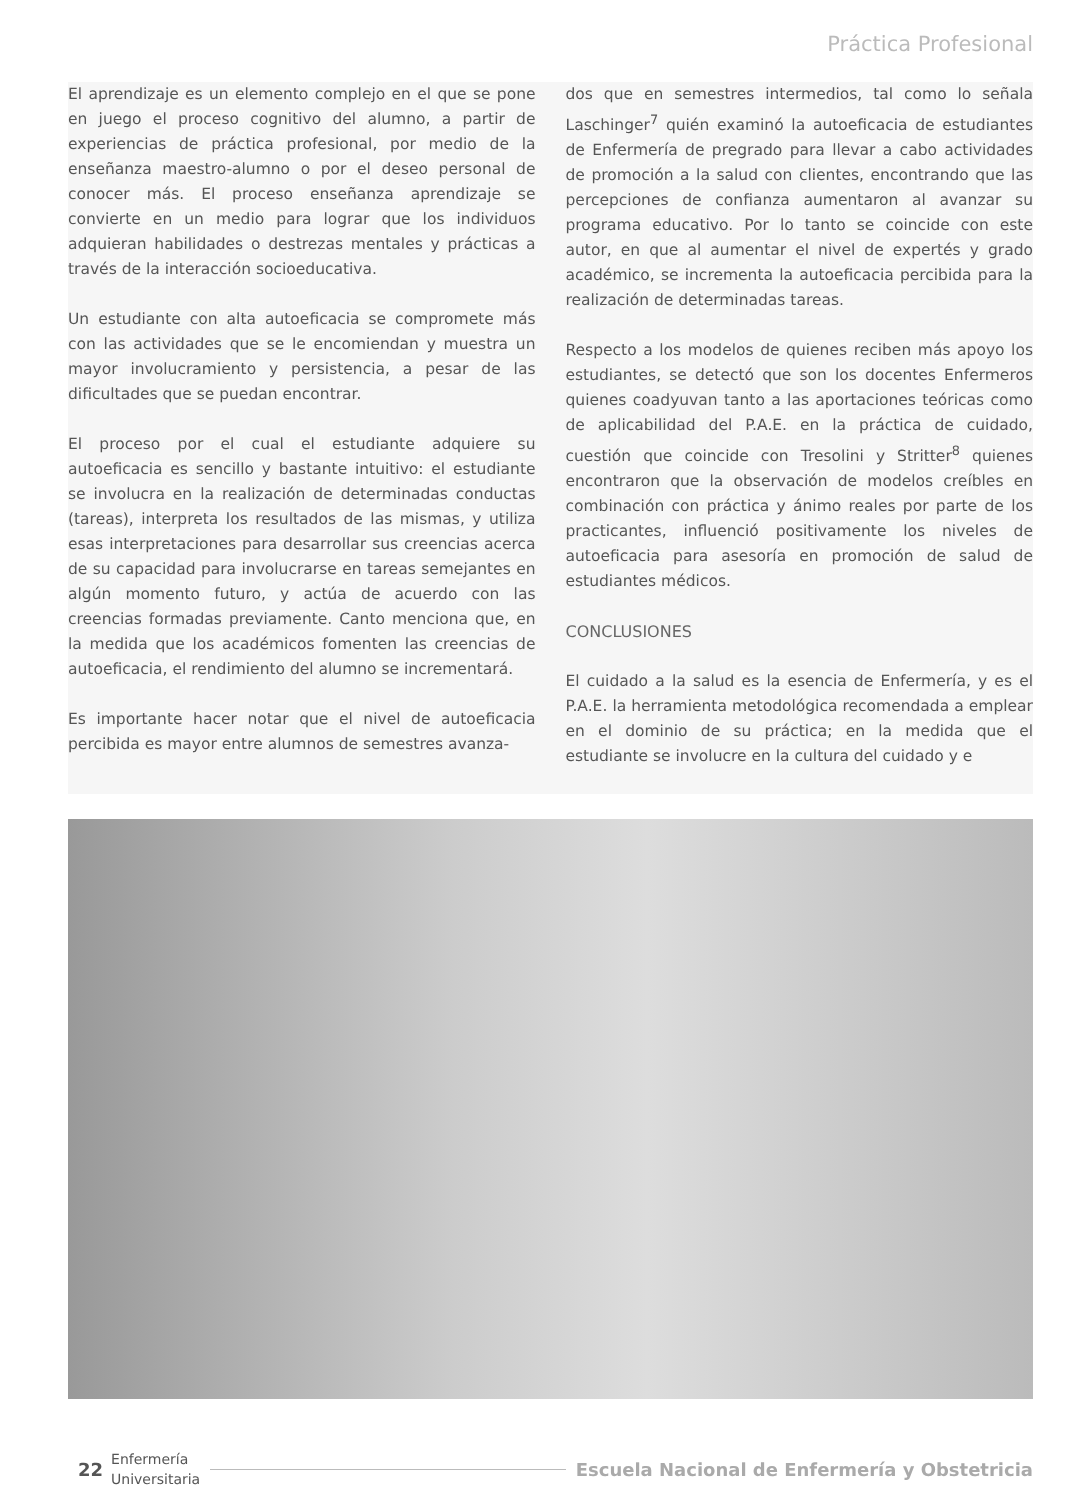Práctica Profesional
El aprendizaje es un elemento complejo en el que se pone en juego el proceso cognitivo del alumno, a partir de experiencias de práctica profesional, por medio de la enseñanza maestro-alumno o por el deseo personal de conocer más. El proceso enseñanza aprendizaje se convierte en un medio para lograr que los individuos adquieran habilidades o destrezas mentales y prácticas a través de la interacción socioeducativa.
Un estudiante con alta autoeficacia se compromete más con las actividades que se le encomiendan y muestra un mayor involucramiento y persistencia, a pesar de las dificultades que se puedan encontrar.
El proceso por el cual el estudiante adquiere su autoeficacia es sencillo y bastante intuitivo: el estudiante se involucra en la realización de determinadas conductas (tareas), interpreta los resultados de las mismas, y utiliza esas interpretaciones para desarrollar sus creencias acerca de su capacidad para involucrarse en tareas semejantes en algún momento futuro, y actúa de acuerdo con las creencias formadas previamente. Canto menciona que, en la medida que los académicos fomenten las creencias de autoeficacia, el rendimiento del alumno se incrementará.
Es importante hacer notar que el nivel de autoeficacia percibida es mayor entre alumnos de semestres avanza-
dos que en semestres intermedios, tal como lo señala Laschinger<sup>7</sup> quién examinó la autoeficacia de estudiantes de Enfermería de pregrado para llevar a cabo actividades de promoción a la salud con clientes, encontrando que las percepciones de confianza aumentaron al avanzar su programa educativo. Por lo tanto se coincide con este autor, en que al aumentar el nivel de expertés y grado académico, se incrementa la autoeficacia percibida para la realización de determinadas tareas.
Respecto a los modelos de quienes reciben más apoyo los estudiantes, se detectó que son los docentes Enfermeros quienes coadyuvan tanto a las aportaciones teóricas como de aplicabilidad del P.A.E. en la práctica de cuidado, cuestión que coincide con Tresolini y Stritter<sup>8</sup> quienes encontraron que la observación de modelos creíbles en combinación con práctica y ánimo reales por parte de los practicantes, influenció positivamente los niveles de autoeficacia para asesoría en promoción de salud de estudiantes médicos.
CONCLUSIONES
El cuidado a la salud es la esencia de Enfermería, y es el P.A.E. la herramienta metodológica recomendada a emplear en el dominio de su práctica; en la medida que el estudiante se involucre en la cultura del cuidado y e
22 Enfermería
Universitaria Escuela Nacional de Enfermería y Obstetricia